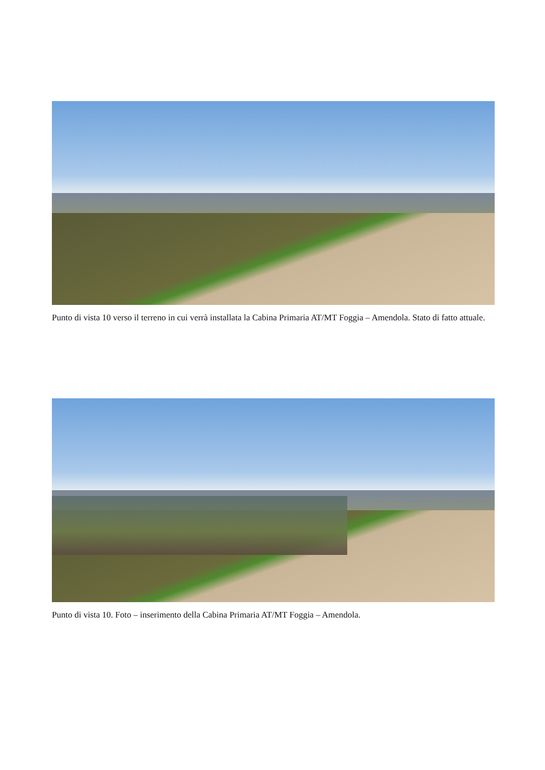Punto di vista 10 verso il terreno in cui verrà installata la Cabina Primaria AT/MT Foggia – Amendola. Stato di fatto attuale.
Punto di vista 10. Foto – inserimento della Cabina Primaria AT/MT Foggia – Amendola.